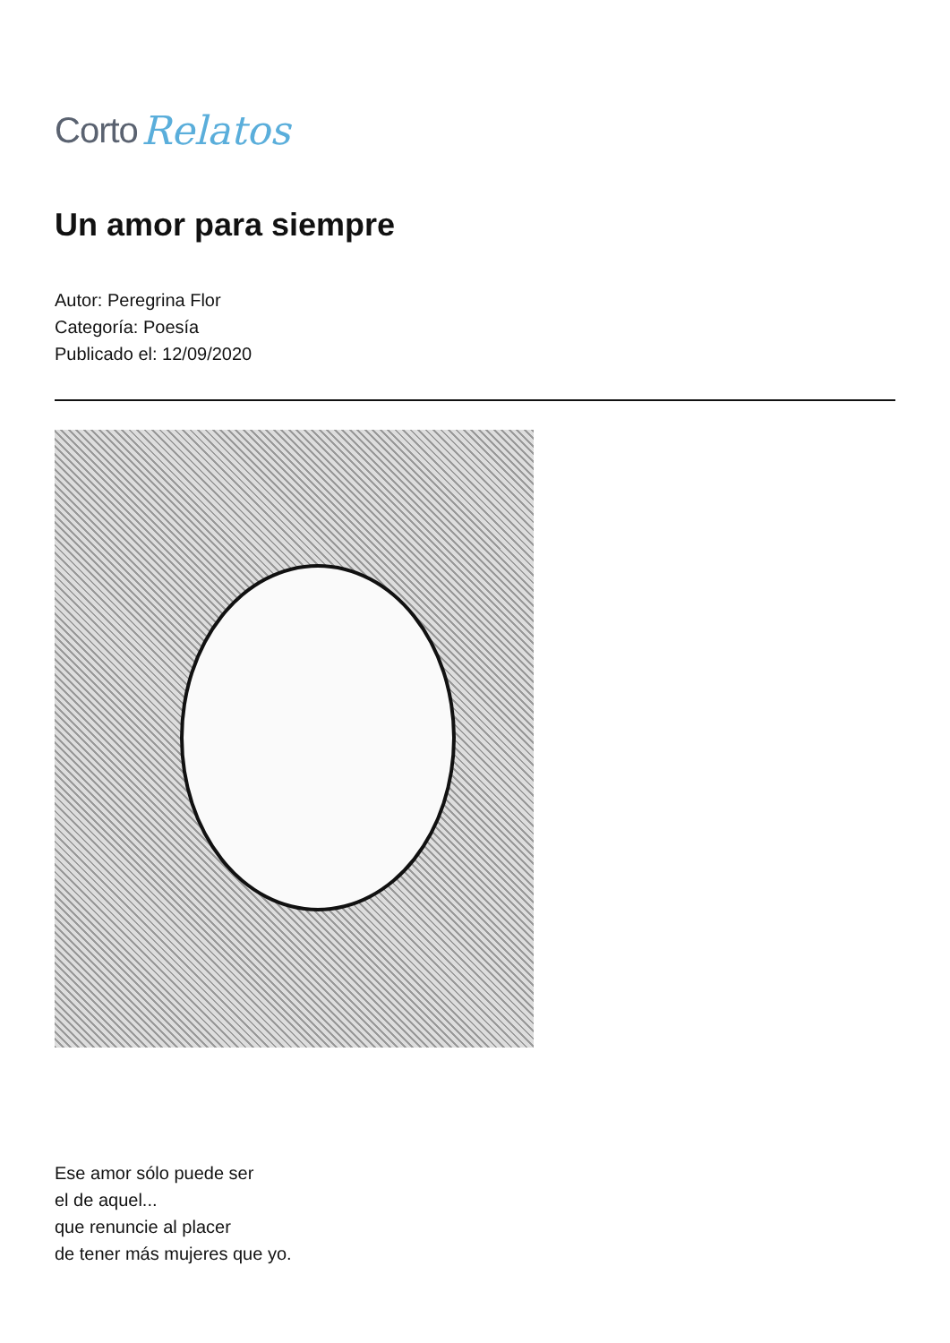Corto Relatos
Un amor para siempre
Autor: Peregrina Flor
Categoría: Poesía
Publicado el: 12/09/2020
Ese amor sólo puede ser
el de aquel...
que renuncie al placer
de tener más mujeres que yo.